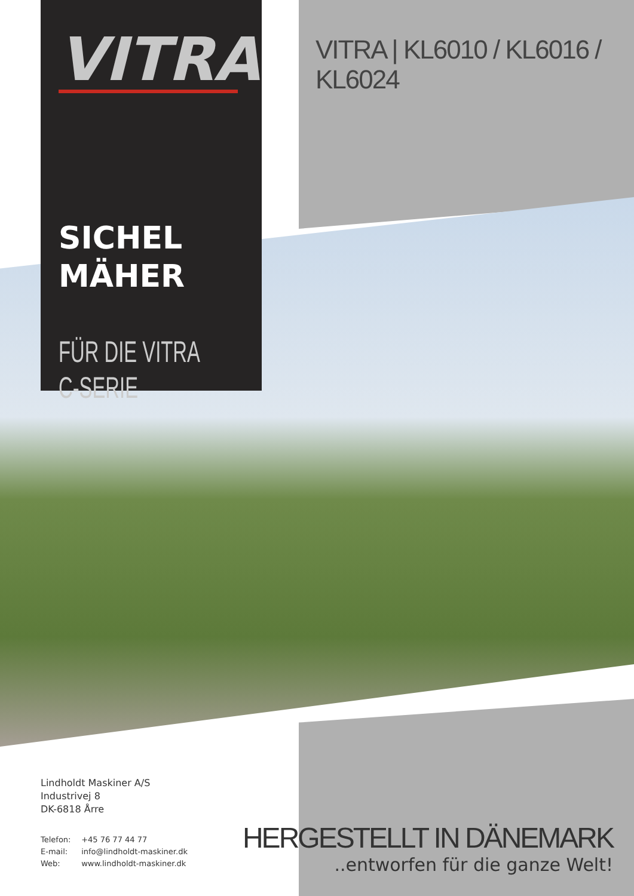VITRA
SICHEL
MÄHER
FÜR DIE VITRA
C-SERIE
VITRA | KL6010 / KL6016 / KL6024
Lindholdt Maskiner A/S
Industrivej 8
DK-6818 Årre
Telefon: +45 76 77 44 77
E-mail: info@lindholdt-maskiner.dk
Web: www.lindholdt-maskiner.dk
HERGESTELLT IN DÄNEMARK
..entworfen für die ganze Welt!